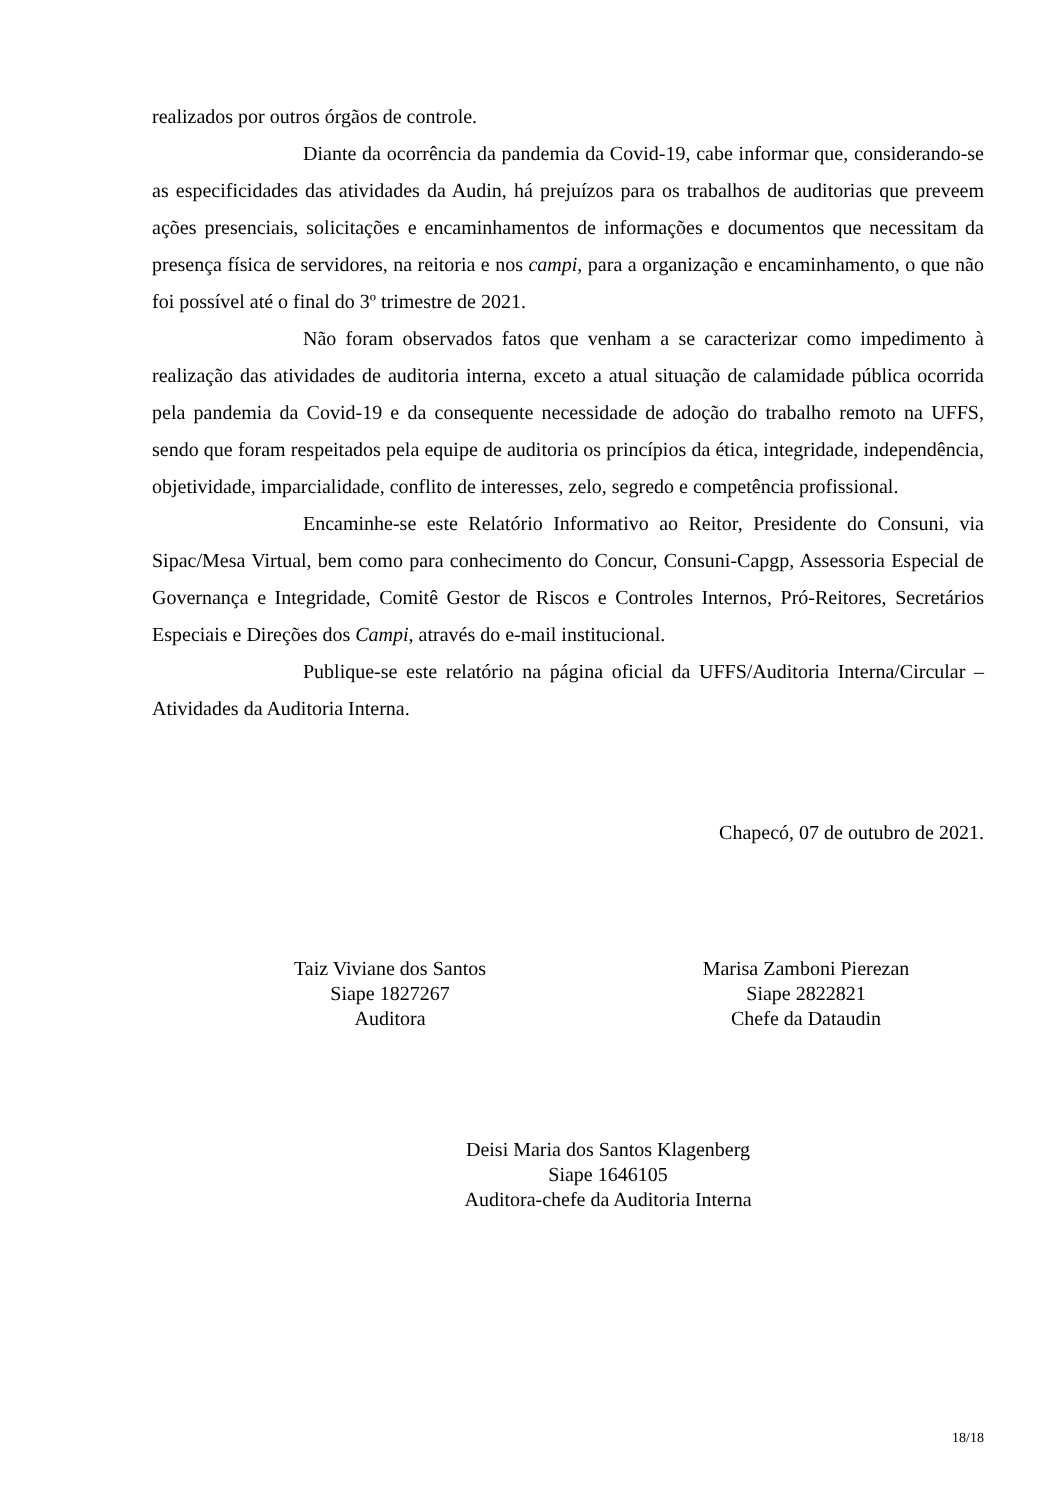realizados por outros órgãos de controle.
Diante da ocorrência da pandemia da Covid-19, cabe informar que, considerando-se as especificidades das atividades da Audin, há prejuízos para os trabalhos de auditorias que preveem ações presenciais, solicitações e encaminhamentos de informações e documentos que necessitam da presença física de servidores, na reitoria e nos campi, para a organização e encaminhamento, o que não foi possível até o final do 3º trimestre de 2021.
Não foram observados fatos que venham a se caracterizar como impedimento à realização das atividades de auditoria interna, exceto a atual situação de calamidade pública ocorrida pela pandemia da Covid-19 e da consequente necessidade de adoção do trabalho remoto na UFFS, sendo que foram respeitados pela equipe de auditoria os princípios da ética, integridade, independência, objetividade, imparcialidade, conflito de interesses, zelo, segredo e competência profissional.
Encaminhe-se este Relatório Informativo ao Reitor, Presidente do Consuni, via Sipac/Mesa Virtual, bem como para conhecimento do Concur, Consuni-Capgp, Assessoria Especial de Governança e Integridade, Comitê Gestor de Riscos e Controles Internos, Pró-Reitores, Secretários Especiais e Direções dos Campi, através do e-mail institucional.
Publique-se este relatório na página oficial da UFFS/Auditoria Interna/Circular – Atividades da Auditoria Interna.
Chapecó, 07 de outubro de 2021.
Taiz Viviane dos Santos
Siape 1827267
Auditora
Marisa Zamboni Pierezan
Siape 2822821
Chefe da Dataudin
Deisi Maria dos Santos Klagenberg
Siape 1646105
Auditora-chefe da Auditoria Interna
18/18